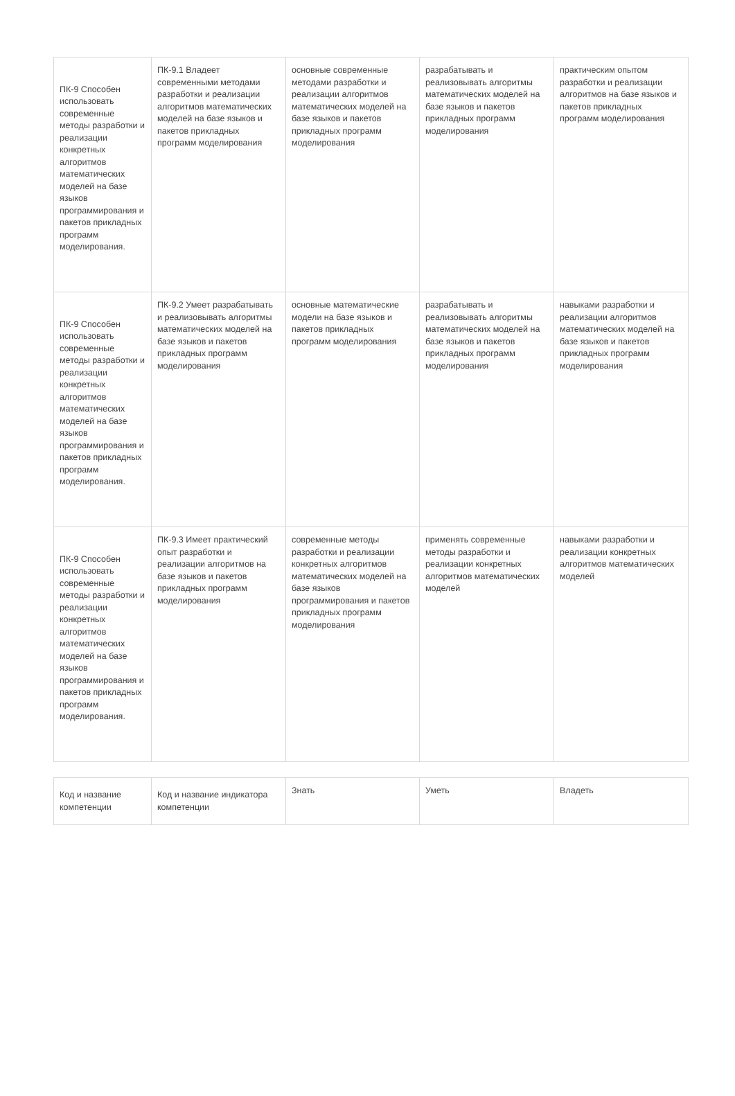| ПК-9 Способен использовать современные методы разработки и реализации конкретных алгоритмов математических моделей на базе языков программирования и пакетов прикладных программ моделирования. | ПК-9.1 Владеет современными методами разработки и реализации алгоритмов математических моделей на базе языков и пакетов прикладных программ моделирования | основные современные методами разработки и реализации алгоритмов математических моделей на базе языков и пакетов прикладных программ моделирования | разрабатывать и реализовывать алгоритмы математических моделей на базе языков и пакетов прикладных программ моделирования | практическим опытом разработки и реализации алгоритмов на базе языков и пакетов прикладных программ моделирования |
| ПК-9 Способен использовать современные методы разработки и реализации конкретных алгоритмов математических моделей на базе языков программирования и пакетов прикладных программ моделирования. | ПК-9.2 Умеет разрабатывать и реализовывать алгоритмы математических моделей на базе языков и пакетов прикладных программ моделирования | основные математические модели на базе языков и пакетов прикладных программ моделирования | разрабатывать и реализовывать алгоритмы математических моделей на базе языков и пакетов прикладных программ моделирования | навыками разработки и реализации алгоритмов математических моделей на базе языков и пакетов прикладных программ моделирования |
| ПК-9 Способен использовать современные методы разработки и реализации конкретных алгоритмов математических моделей на базе языков программирования и пакетов прикладных программ моделирования. | ПК-9.3 Имеет практический опыт разработки и реализации алгоритмов на базе языков и пакетов прикладных программ моделирования | современные методы разработки и реализации конкретных алгоритмов математических моделей на базе языков программирования и пакетов прикладных программ моделирования | применять современные методы разработки и реализации конкретных алгоритмов математических моделей | навыками разработки и реализации конкретных алгоритмов математических моделей |
| Код и название компетенции | Код и название индикатора компетенции | Знать | Уметь | Владеть |